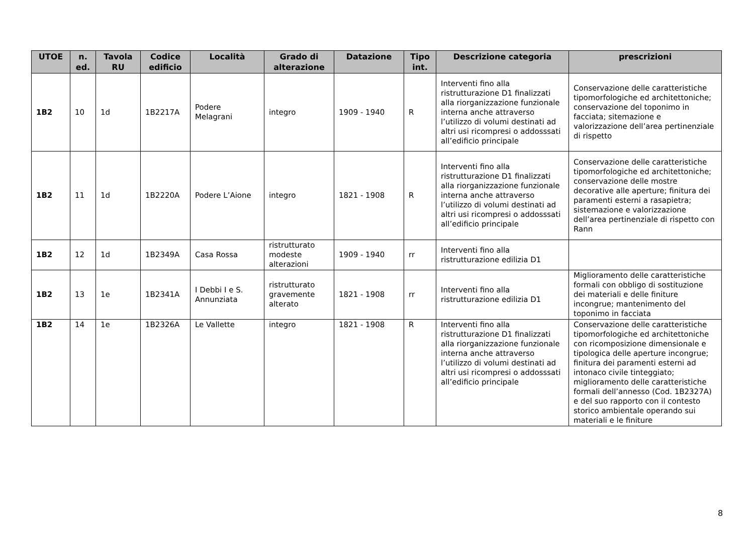| UTOE | n. ed. | Tavola RU | Codice edificio | Località | Grado di alterazione | Datazione | Tipo int. | Descrizione categoria | prescrizioni |
| --- | --- | --- | --- | --- | --- | --- | --- | --- | --- |
| 1B2 | 10 | 1d | 1B2217A | Podere Melagrani | integro | 1909 - 1940 | R | Interventi fino alla ristrutturazione D1 finalizzati alla riorganizzazione funzionale interna anche attraverso l’utilizzo di volumi destinati ad altri usi ricompresi o addosssati all’edificio principale | Conservazione delle caratteristiche tipomorfologiche ed architettoniche; conservazione del toponimo in facciata; sitemazione e valorizzazione dell’area pertinenziale di rispetto |
| 1B2 | 11 | 1d | 1B2220A | Podere L’Aione | integro | 1821 - 1908 | R | Interventi fino alla ristrutturazione D1 finalizzati alla riorganizzazione funzionale interna anche attraverso l’utilizzo di volumi destinati ad altri usi ricompresi o addosssati all’edificio principale | Conservazione delle caratteristiche tipomorfologiche ed architettoniche; conservazione delle mostre decorative alle aperture; finitura dei paramenti esterni a rasapietra; sistemazione e valorizzazione dell’area pertinenziale di rispetto con Rann |
| 1B2 | 12 | 1d | 1B2349A | Casa Rossa | ristrutturato modeste alterazioni | 1909 - 1940 | rr | Interventi fino alla ristrutturazione edilizia D1 | |
| 1B2 | 13 | 1e | 1B2341A | I Debbi I e S. Annunziata | ristrutturato gravemente alterato | 1821 - 1908 | rr | Interventi fino alla ristrutturazione edilizia D1 | Miglioramento delle caratteristiche formali con obbligo di sostituzione dei materiali e delle finiture incongrue; mantenimento del toponimo in facciata |
| 1B2 | 14 | 1e | 1B2326A | Le Vallette | integro | 1821 - 1908 | R | Interventi fino alla ristrutturazione D1 finalizzati alla riorganizzazione funzionale interna anche attraverso l’utilizzo di volumi destinati ad altri usi ricompresi o addosssati all’edificio principale | Conservazione delle caratteristiche tipomorfologiche ed architettoniche con ricomposizione dimensionale e tipologica delle aperture incongrue; finitura dei paramenti esterni ad intonaco civile tinteggiato; miglioramento delle caratteristiche formali dell’annesso (Cod. 1B2327A) e del suo rapporto con il contesto storico ambientale operando sui materiali e le finiture |
8